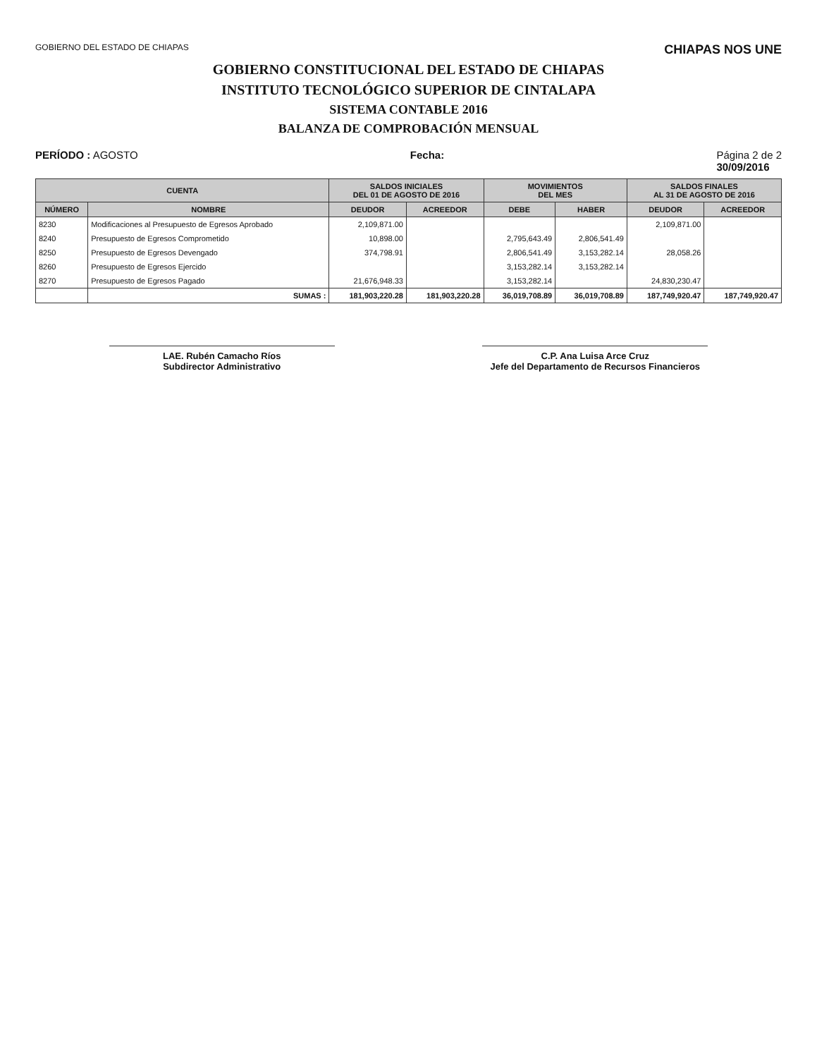GOBIERNO DEL ESTADO DE CHIAPAS CHIAPAS NOS UNE
GOBIERNO CONSTITUCIONAL DEL ESTADO DE CHIAPAS
INSTITUTO TECNOLÓGICO SUPERIOR DE CINTALAPA
SISTEMA CONTABLE 2016
BALANZA DE COMPROBACIÓN MENSUAL
PERÍODO : AGOSTO Fecha: Página 2 de 2
30/09/2016
| CUENTA | | SALDOS INICIALES DEL 01 DE AGOSTO DE 2016 | | MOVIMIENTOS DEL MES | | SALDOS FINALES AL 31 DE AGOSTO DE 2016 | |
| --- | --- | --- | --- | --- | --- | --- | --- |
| NÚMERO | NOMBRE | DEUDOR | ACREEDOR | DEBE | HABER | DEUDOR | ACREEDOR |
| 8230 | Modificaciones al Presupuesto de Egresos Aprobado | 2,109,871.00 | | | | 2,109,871.00 | |
| 8240 | Presupuesto de Egresos Comprometido | 10,898.00 | | 2,795,643.49 | 2,806,541.49 | | |
| 8250 | Presupuesto de Egresos Devengado | 374,798.91 | | 2,806,541.49 | 3,153,282.14 | 28,058.26 | |
| 8260 | Presupuesto de Egresos Ejercido | | | 3,153,282.14 | 3,153,282.14 | | |
| 8270 | Presupuesto de Egresos Pagado | 21,676,948.33 | | 3,153,282.14 | | 24,830,230.47 | |
| | SUMAS : | 181,903,220.28 | 181,903,220.28 | 36,019,708.89 | 36,019,708.89 | 187,749,920.47 | 187,749,920.47 |
LAE. Rubén Camacho Ríos
Subdirector Administrativo
C.P. Ana Luisa Arce Cruz
Jefe del Departamento de Recursos Financieros